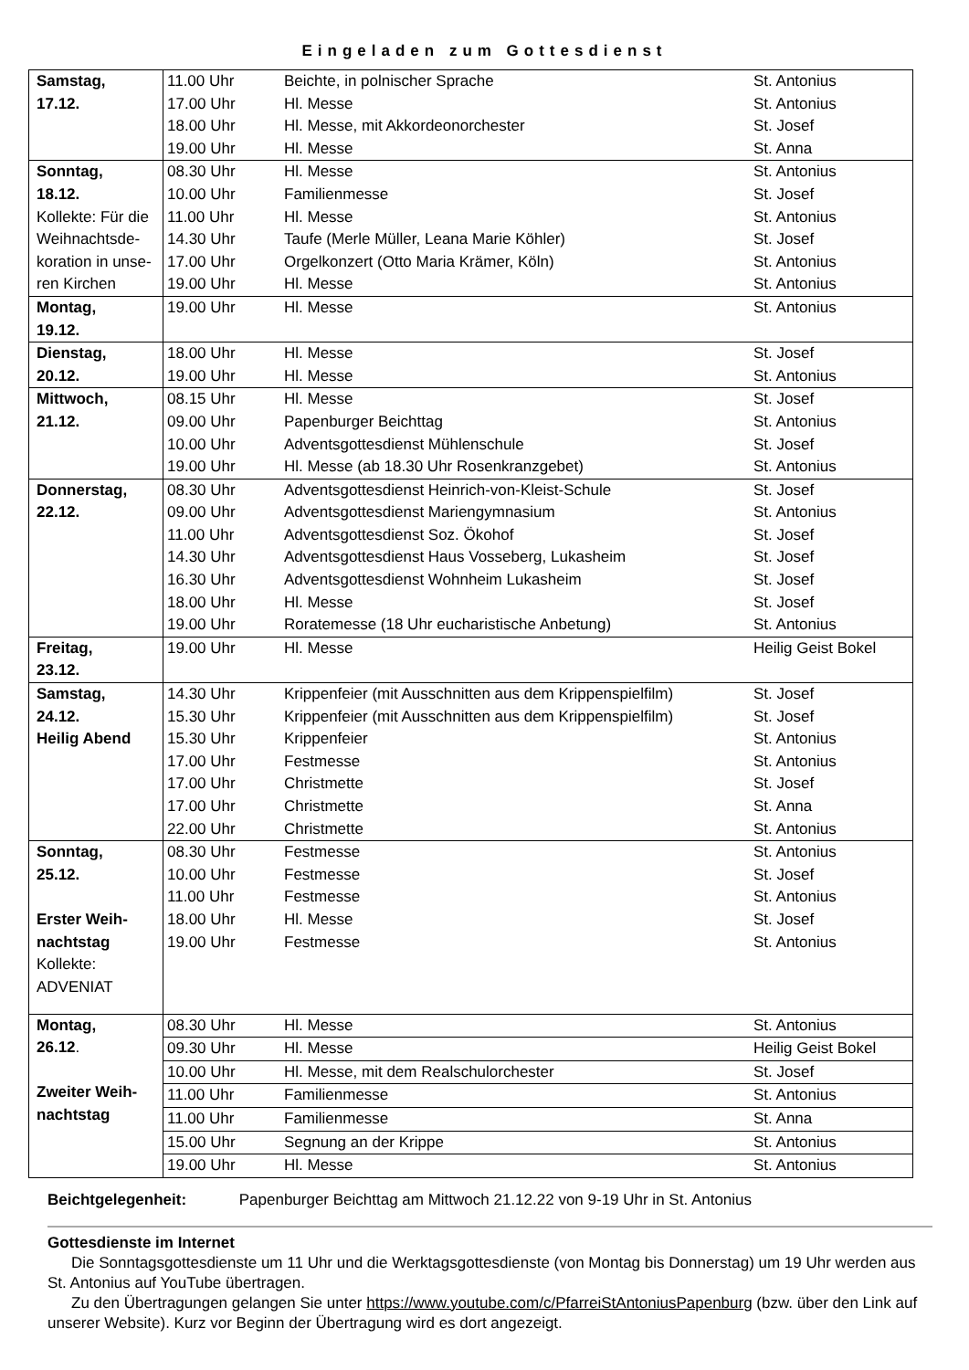Eingeladen zum Gottesdienst
| Samstag, 17.12. | 11.00 Uhr | Beichte, in polnischer Sprache | St. Antonius |
| | 17.00 Uhr | Hl. Messe | St. Antonius |
| | 18.00 Uhr | Hl. Messe, mit Akkordeonorchester | St. Josef |
| | 19.00 Uhr | Hl. Messe | St. Anna |
| Sonntag, 18.12. Kollekte: Für die Weihnachtsde-koration in unse-ren Kirchen | 08.30 Uhr | Hl. Messe | St. Antonius |
| | 10.00 Uhr | Familienmesse | St. Josef |
| | 11.00 Uhr | Hl. Messe | St. Antonius |
| | 14.30 Uhr | Taufe (Merle Müller, Leana Marie Köhler) | St. Josef |
| | 17.00 Uhr | Orgelkonzert (Otto Maria Krämer, Köln) | St. Antonius |
| | 19.00 Uhr | Hl. Messe | St. Antonius |
| Montag, 19.12. | 19.00 Uhr | Hl. Messe | St. Antonius |
| Dienstag, 20.12. | 18.00 Uhr | Hl. Messe | St. Josef |
| | 19.00 Uhr | Hl. Messe | St. Antonius |
| Mittwoch, 21.12. | 08.15 Uhr | Hl. Messe | St. Josef |
| | 09.00 Uhr | Papenburger Beichttag | St. Antonius |
| | 10.00 Uhr | Adventsgottesdienst Mühlenschule | St. Josef |
| | 19.00 Uhr | Hl. Messe (ab 18.30 Uhr Rosenkranzgebet) | St. Antonius |
| Donnerstag, 22.12. | 08.30 Uhr | Adventsgottesdienst Heinrich-von-Kleist-Schule | St. Josef |
| | 09.00 Uhr | Adventsgottesdienst Mariengymnasium | St. Antonius |
| | 11.00 Uhr | Adventsgottesdienst Soz. Ökohof | St. Josef |
| | 14.30 Uhr | Adventsgottesdienst Haus Vosseberg, Lukasheim | St. Josef |
| | 16.30 Uhr | Adventsgottesdienst Wohnheim Lukasheim | St. Josef |
| | 18.00 Uhr | Hl. Messe | St. Josef |
| | 19.00 Uhr | Roratemesse (18 Uhr eucharistische Anbetung) | St. Antonius |
| Freitag, 23.12. | 19.00 Uhr | Hl. Messe | Heilig Geist Bokel |
| Samstag, 24.12. Heilig Abend | 14.30 Uhr | Krippenfeier (mit Ausschnitten aus dem Krippenspielfilm) | St. Josef |
| | 15.30 Uhr | Krippenfeier (mit Ausschnitten aus dem Krippenspielfilm) | St. Josef |
| | 15.30 Uhr | Krippenfeier | St. Antonius |
| | 17.00 Uhr | Festmesse | St. Antonius |
| | 17.00 Uhr | Christmette | St. Josef |
| | 17.00 Uhr | Christmette | St. Anna |
| | 22.00 Uhr | Christmette | St. Antonius |
| Sonntag, 25.12. Erster Weih-nachtstag Kollekte: ADVENIAT | 08.30 Uhr | Festmesse | St. Antonius |
| | 10.00 Uhr | Festmesse | St. Josef |
| | 11.00 Uhr | Festmesse | St. Antonius |
| | 18.00 Uhr | Hl. Messe | St. Josef |
| | 19.00 Uhr | Festmesse | St. Antonius |
| Montag, 26.12 . Zweiter Weih-nachtstag | 08.30 Uhr | Hl. Messe | St. Antonius |
| | 09.30 Uhr | Hl. Messe | Heilig Geist Bokel |
| | 10.00 Uhr | Hl. Messe, mit dem Realschulorchester | St. Josef |
| | 11.00 Uhr | Familienmesse | St. Antonius |
| | 11.00 Uhr | Familienmesse | St. Anna |
| | 15.00 Uhr | Segnung an der Krippe | St. Antonius |
| | 19.00 Uhr | Hl. Messe | St. Antonius |
Beichtgelegenheit: Papenburger Beichttag am Mittwoch 21.12.22 von 9-19 Uhr in St. Antonius
Gottesdienste im Internet
Die Sonntagsgottesdienste um 11 Uhr und die Werktagsgottesdienste (von Montag bis Donnerstag) um 19 Uhr werden aus St. Antonius auf YouTube übertragen.
Zu den Übertragungen gelangen Sie unter https://www.youtube.com/c/PfarreiStAntoniusPapenburg (bzw. über den Link auf unserer Website). Kurz vor Beginn der Übertragung wird es dort angezeigt.